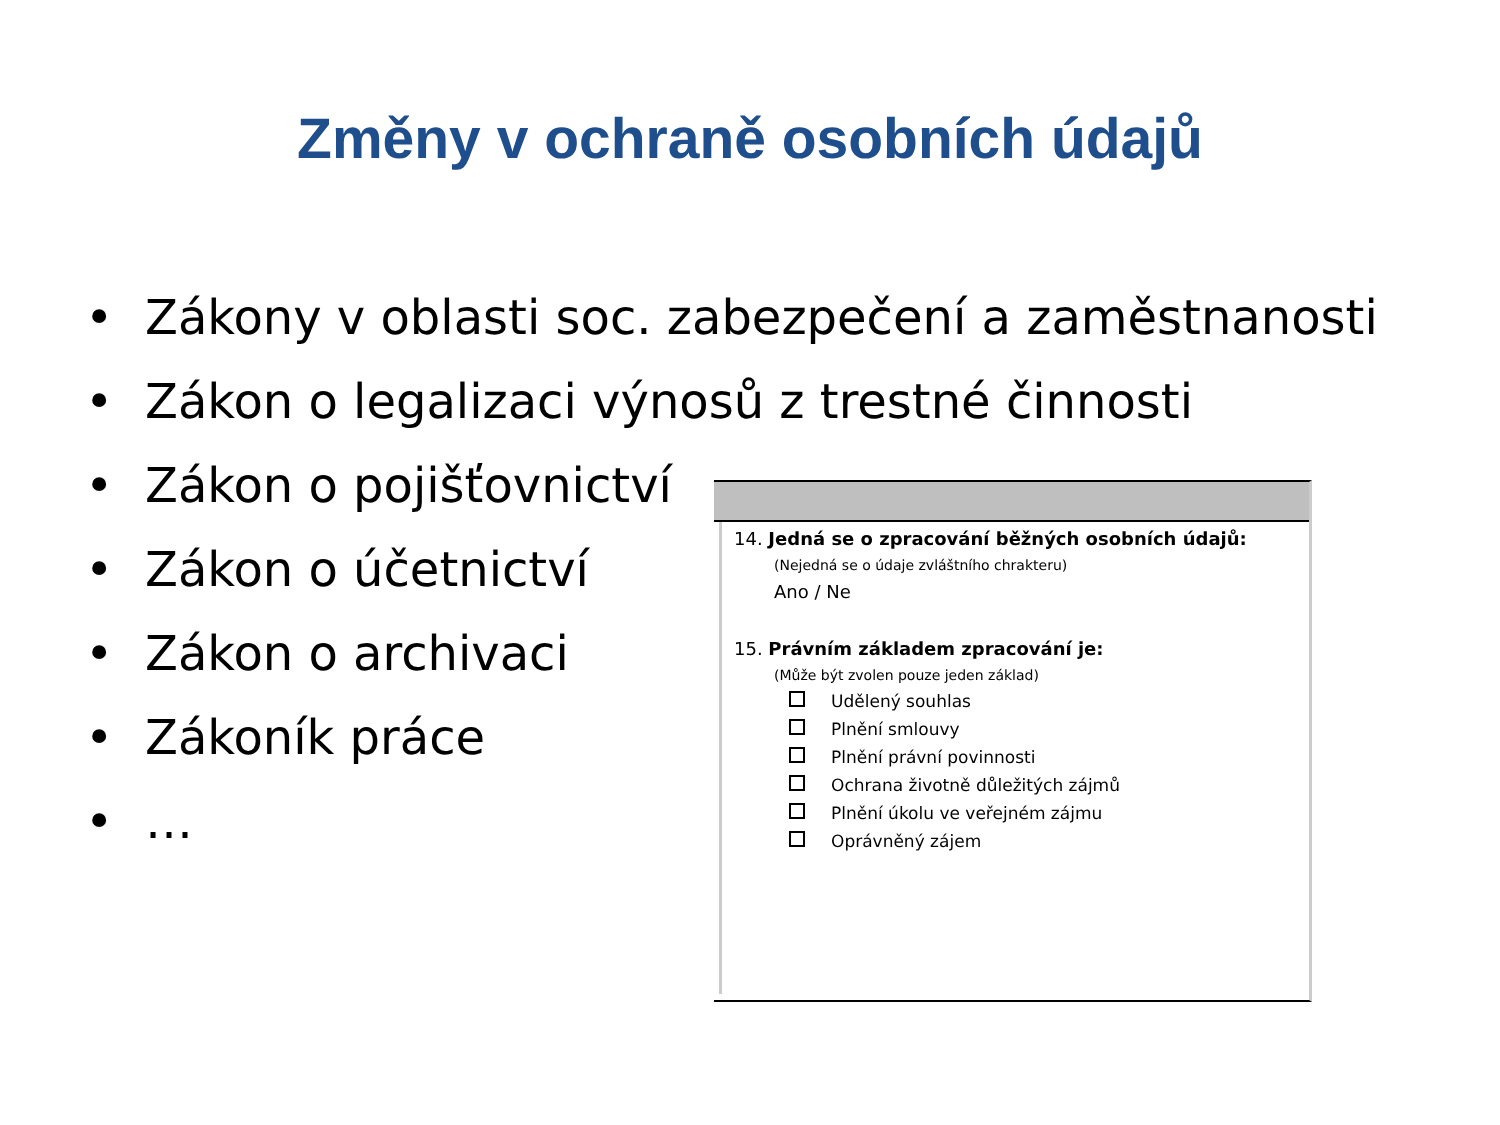Změny v ochraně osobních údajů
• Zákony v oblasti soc. zabezpečení a zaměstnanosti
• Zákon o legalizaci výnosů z trestné činnosti
• Zákon o pojišťovnictví
• Zákon o účetnictví
• Zákon o archivaci
• Zákoník práce
• …
14. Jedná se o zpracování běžných osobních údajů:
(Nejedná se o údaje zvláštního chrakteru)
Ano / Ne
15. Právním základem zpracování je:
(Může být zvolen pouze jeden základ)
Udělený souhlas
Plnění smlouvy
Plnění právní povinnosti
Ochrana životně důležitých zájmů
Plnění úkolu ve veřejném zájmu
Oprávněný zájem